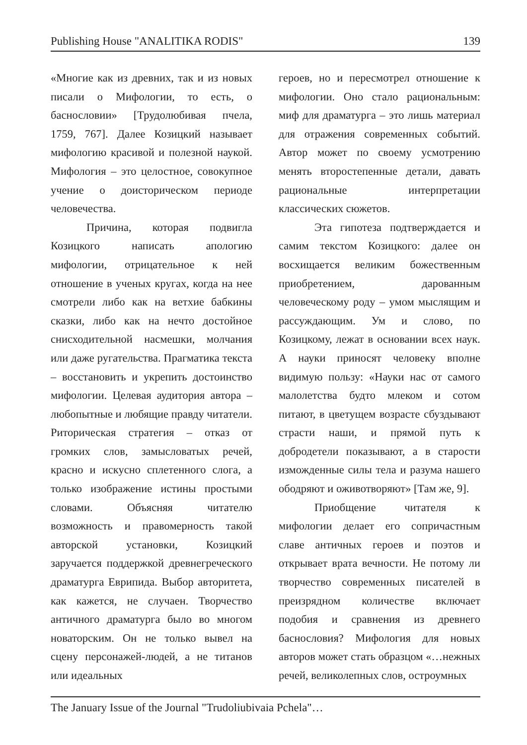Publishing House "ANALITIKA RODIS" 139
«Многие как из древних, так и из новых писали о Мифологии, то есть, о баснословии» [Трудолюбивая пчела, 1759, 767]. Далее Козицкий называет мифологию красивой и полезной наукой. Мифология – это целостное, совокупное учение о доисторическом периоде человечества.
Причина, которая подвигла Козицкого написать апологию мифологии, отрицательное к ней отношение в ученых кругах, когда на нее смотрели либо как на ветхие бабкины сказки, либо как на нечто достойное снисходительной насмешки, молчания или даже ругательства. Прагматика текста – восстановить и укрепить достоинство мифологии. Целевая аудитория автора – любопытные и любящие правду читатели. Риторическая стратегия – отказ от громких слов, замысловатых речей, красно и искусно сплетенного слога, а только изображение истины простыми словами. Объясняя читателю возможность и правомерность такой авторской установки, Козицкий заручается поддержкой древнегреческого драматурга Еврипида. Выбор авторитета, как кажется, не случаен. Творчество античного драматурга было во многом новаторским. Он не только вывел на сцену персонажей-людей, а не титанов или идеальных
героев, но и пересмотрел отношение к мифологии. Оно стало рациональным: миф для драматурга – это лишь материал для отражения современных событий. Автор может по своему усмотрению менять второстепенные детали, давать рациональные интерпретации классических сюжетов.
Эта гипотеза подтверждается и самим текстом Козицкого: далее он восхищается великим божественным приобретением, дарованным человеческому роду – умом мыслящим и рассуждающим. Ум и слово, по Козицкому, лежат в основании всех наук. А науки приносят человеку вполне видимую пользу: «Науки нас от самого малолетства будто млеком и сотом питают, в цветущем возрасте сбуздывают страсти наши, и прямой путь к добродетели показывают, а в старости изможденные силы тела и разума нашего ободряют и оживотворяют» [Там же, 9].
Приобщение читателя к мифологии делает его сопричастным славе античных героев и поэтов и открывает врата вечности. Не потому ли творчество современных писателей в преизрядном количестве включает подобия и сравнения из древнего баснословия? Мифология для новых авторов может стать образцом «…нежных речей, великолепных слов, остроумных
The January Issue of the Journal "Trudoliubivaia Pchela"…